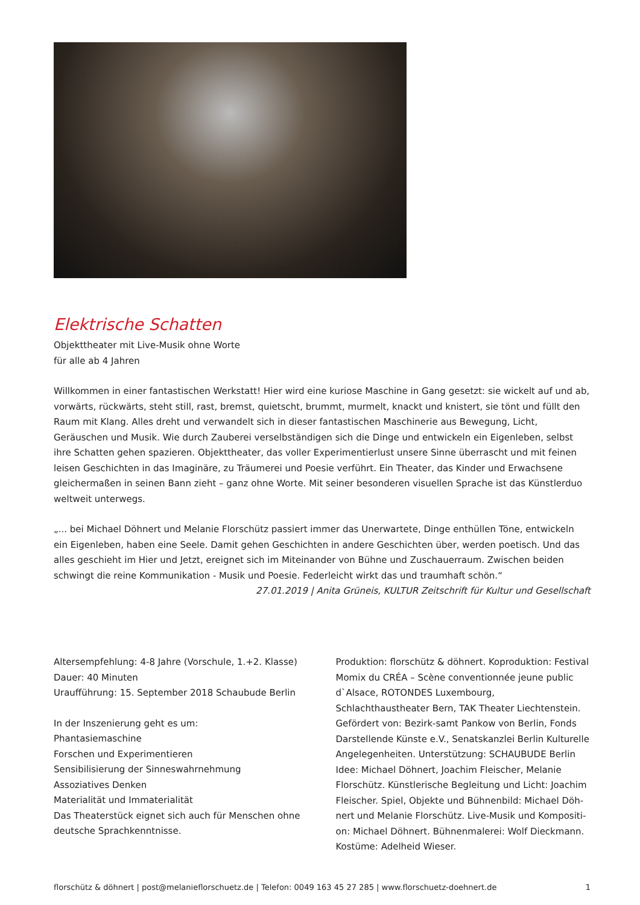Elektrische Schatten
Objekttheater mit Live-Musik ohne Worte
für alle ab 4 Jahren
Willkommen in einer fantastischen Werkstatt! Hier wird eine kuriose Maschine in Gang gesetzt: sie wickelt auf und ab, vorwärts, rückwärts, steht still, rast, bremst, quietscht, brummt, murmelt, knackt und knistert, sie tönt und füllt den Raum mit Klang. Alles dreht und verwandelt sich in dieser fantastischen Maschinerie aus Bewegung, Licht, Geräuschen und Musik. Wie durch Zauberei verselbständigen sich die Dinge und entwickeln ein Eigenleben, selbst ihre Schatten gehen spazieren. Objekttheater, das voller Experimentierlust unsere Sinne überrascht und mit feinen leisen Geschichten in das Imaginäre, zu Träumerei und Poesie verführt. Ein Theater, das Kinder und Erwachsene gleichermaßen in seinen Bann zieht – ganz ohne Worte. Mit seiner besonderen visuellen Sprache ist das Künstlerduo weltweit unterwegs.
„... bei Michael Döhnert und Melanie Florschütz passiert immer das Unerwartete, Dinge enthüllen Töne, entwickeln ein Eigenleben, haben eine Seele. Damit gehen Geschichten in andere Geschichten über, werden poetisch. Und das alles geschieht im Hier und Jetzt, ereignet sich im Miteinander von Bühne und Zuschauerraum. Zwischen beiden schwingt die reine Kommunikation - Musik und Poesie. Federleicht wirkt das und traumhaft schön.“
27.01.2019 | Anita Grüneis, KULTUR Zeitschrift für Kultur und Gesellschaft
Altersempfehlung: 4-8 Jahre (Vorschule, 1.+2. Klasse)
Dauer: 40 Minuten
Uraufführung: 15. September 2018 Schaubude Berlin
In der Inszenierung geht es um:
Phantasiemaschine
Forschen und Experimentieren
Sensibilisierung der Sinneswahrnehmung
Assoziatives Denken
Materialität und Immaterialität
Das Theaterstück eignet sich auch für Menschen ohne deutsche Sprachkenntnisse.
Produktion: florschütz & döhnert. Koproduktion: Festival Momix du CRÉA – Scène conventionnée jeune public d`Alsace, ROTONDES Luxembourg, Schlachthaustheater Bern, TAK Theater Liechtenstein. Gefördert von: Bezirk-samt Pankow von Berlin, Fonds Darstellende Künste e.V., Senatskanzlei Berlin Kulturelle Angelegenheiten. Unterstützung: SCHAUBUDE Berlin
Idee: Michael Döhnert, Joachim Fleischer, Melanie Florschütz. Künstlerische Begleitung und Licht: Joachim Fleischer. Spiel, Objekte und Bühnenbild: Michael Döh-nert und Melanie Florschütz. Live-Musik und Kompositi-on: Michael Döhnert. Bühnenmalerei: Wolf Dieckmann. Kostüme: Adelheid Wieser.
florschütz & döhnert | post@melanieflorschuetz.de | Telefon: 0049 163 45 27 285 | www.florschuetz-doehnert.de 1